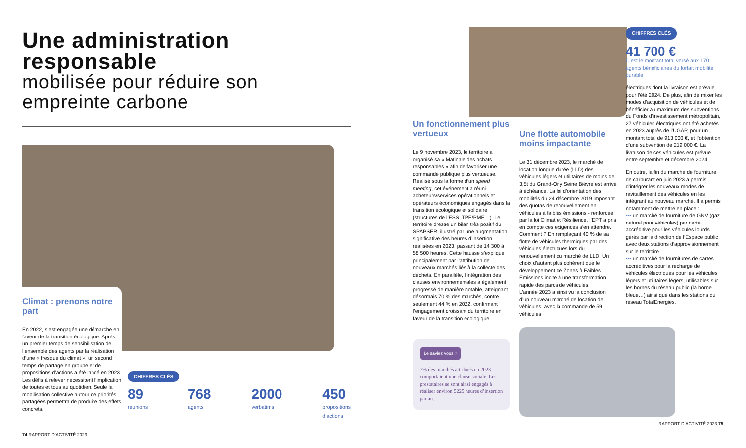Une administration responsable
mobilisée pour réduire son empreinte carbone
Climat : prenons notre part
En 2022, s’est engagée une démarche en faveur de la transition écologique. Après un premier temps de sensibilisation de l’ensemble des agents par la réalisation d’une « fresque du climat », un second temps de partage en groupe et de propositions d’actions a été lancé en 2023. Les défis à relever nécessitent l’implication de toutes et tous au quotidien. Seule la mobilisation collective autour de priorités partagées permettra de produire des effets concrets.
CHIFFRES CLÉS
89
réunions
768
agents
2000
verbatims
450
propositions
d’actions
74 RAPPORT D’ACTIVITÉ 2023
Un fonctionnement plus vertueux
Le 9 novembre 2023, le territoire a organisé sa « Matinale des achats responsables » afin de favoriser une commande publique plus vertueuse. Réalisé sous la forme d’un speed meeting, cet événement a réuni acheteurs/services opérationnels et opérateurs économiques engagés dans la transition écologique et solidaire (structures de l’ESS, TPE/PME…). Le territoire dresse un bilan très positif du SPAPSER, illustré par une augmentation significative des heures d’insertion réalisées en 2023, passant de 14 300 à 58 500 heures. Cette hausse s’explique principalement par l’attribution de nouveaux marchés liés à la collecte des déchets. En parallèle, l’intégration des clauses environnementales a également progressé de manière notable, atteignant désormais 70 % des marchés, contre seulement 44 % en 2022, confirmant l’engagement croissant du territoire en faveur de la transition écologique.
Le saviez vous ?
7% des marchés attribués en 2023 comportaient une clause sociale. Les prestataires se sont ainsi engagés à réaliser environ 5225 heures d’insertion par an.
Une flotte automobile moins impactante
Le 31 décembre 2023, le marché de location longue durée (LLD) des véhicules légers et utilitaires de moins de 3,5t du Grand-Orly Seine Bièvre est arrivé à échéance. La loi d’orientation des mobilités du 24 décembre 2019 imposant des quotas de renouvellement en véhicules à faibles émissions - renforcée par la loi Climat et Résilience, l’EPT a pris en compte ces exigences s’en attendre. Comment ? En remplaçant 40 % de sa flotte de véhicules thermiques par des véhicules électriques lors du renouvellement du marché de LLD. Un choix d’autant plus cohérent que le développement de Zones à Faibles Émissions incite à une transformation rapide des parcs de véhicules.
L’année 2023 a ainsi vu la conclusion d’un nouveau marché de location de véhicules, avec la commande de 59 véhicules
CHIFFRES CLÉS
41 700 €
C’est le montant total versé aux 170 agents bénéficiaires du forfait mobilité durable.
électriques dont la livraison est prévue pour l’été 2024. De plus, afin de mixer les modes d’acquisition de véhicules et de bénéficier au maximum des subventions du Fonds d’investissement métropolitain, 27 véhicules électriques ont été achetés en 2023 auprès de l’UGAP, pour un montant total de 913 000 €, et l’obtention d’une subvention de 219 000 €. La livraison de ces véhicules est prévue entre septembre et décembre 2024.
En outre, la fin du marché de fourniture de carburant en juin 2023 a permis d’intégrer les nouveaux modes de ravitaillement des véhicules en les intégrant au nouveau marché. Il a permis notamment de mettre en place :
••• un marché de fourniture de GNV (gaz naturel pour véhicules) par carte accréditive pour les véhicules lourds gérés par la direction de l’Espace public avec deux stations d’approvisionnement sur le territoire ;
••• un marché de fournitures de cartes accréditives pour la recharge de véhicules électriques pour les véhicules légers et utilitaires légers, utilisables sur les bornes du réseau public (la borne bleue…) ainsi que dans les stations du réseau TotalEnergies.
RAPPORT D’ACTIVITÉ 2023 75